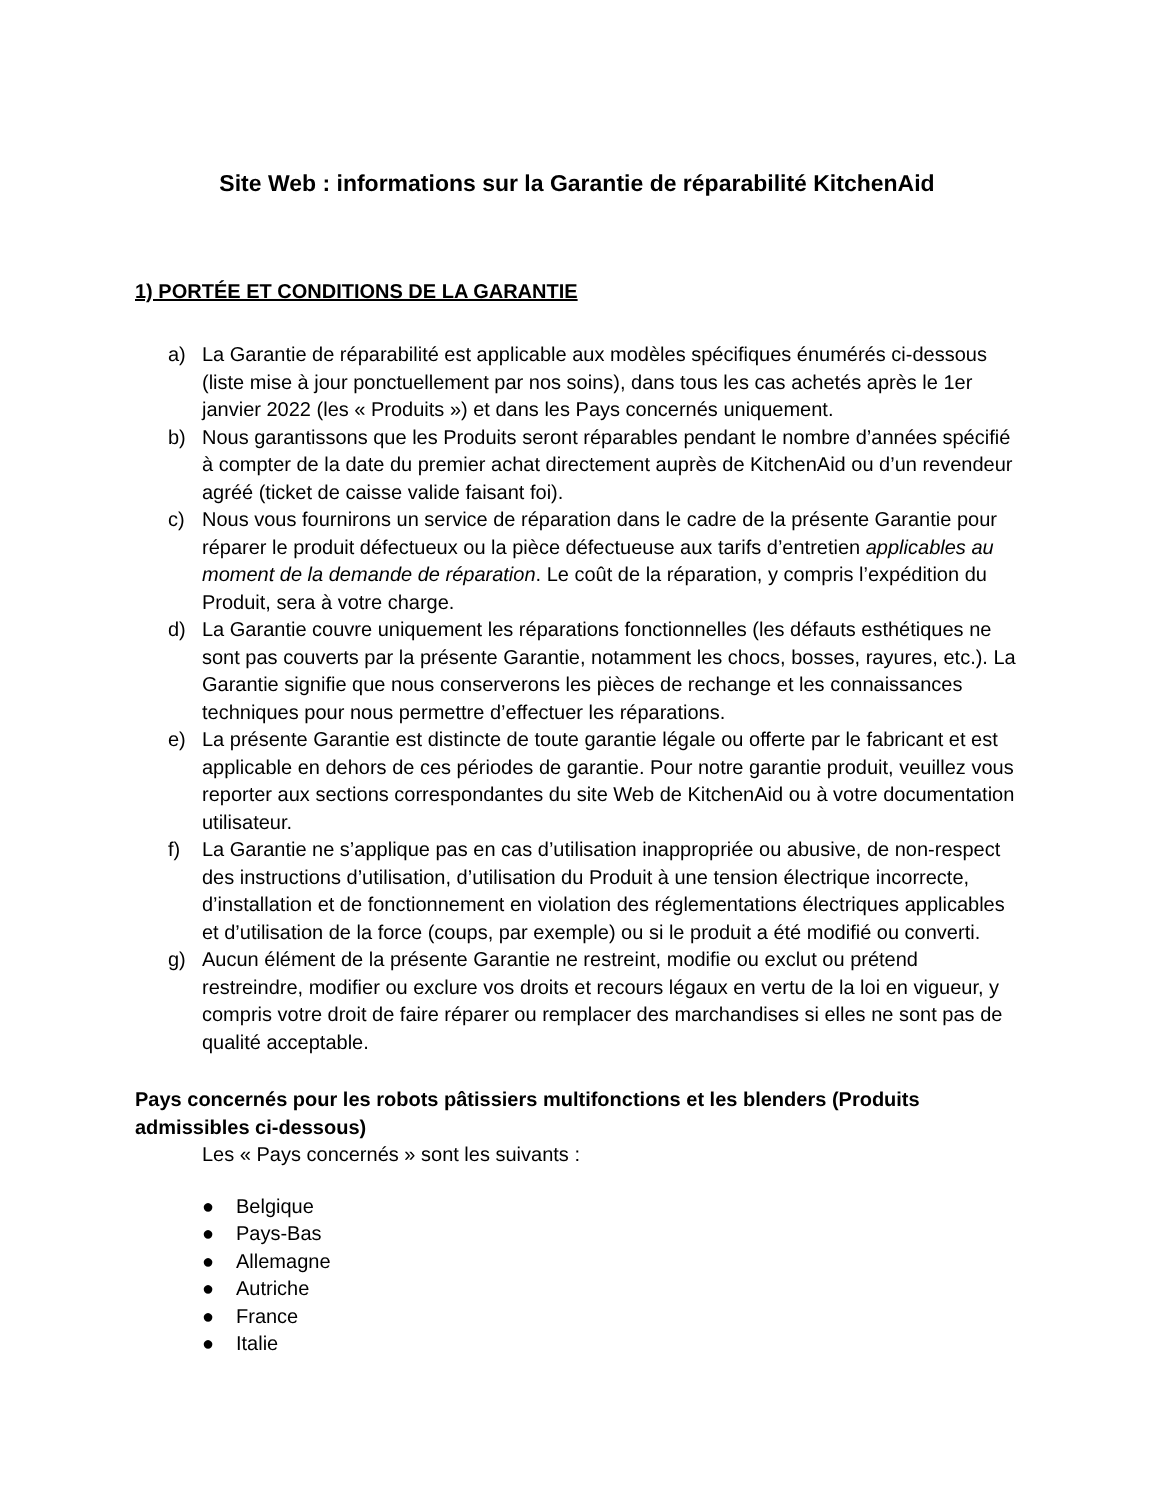Site Web : informations sur la Garantie de réparabilité KitchenAid
1) PORTÉE ET CONDITIONS DE LA GARANTIE
a) La Garantie de réparabilité est applicable aux modèles spécifiques énumérés ci-dessous (liste mise à jour ponctuellement par nos soins), dans tous les cas achetés après le 1er janvier 2022 (les « Produits ») et dans les Pays concernés uniquement.
b) Nous garantissons que les Produits seront réparables pendant le nombre d’années spécifié à compter de la date du premier achat directement auprès de KitchenAid ou d’un revendeur agréé (ticket de caisse valide faisant foi).
c) Nous vous fournirons un service de réparation dans le cadre de la présente Garantie pour réparer le produit défectueux ou la pièce défectueuse aux tarifs d’entretien applicables au moment de la demande de réparation. Le coût de la réparation, y compris l’expédition du Produit, sera à votre charge.
d) La Garantie couvre uniquement les réparations fonctionnelles (les défauts esthétiques ne sont pas couverts par la présente Garantie, notamment les chocs, bosses, rayures, etc.). La Garantie signifie que nous conserverons les pièces de rechange et les connaissances techniques pour nous permettre d’effectuer les réparations.
e) La présente Garantie est distincte de toute garantie légale ou offerte par le fabricant et est applicable en dehors de ces périodes de garantie. Pour notre garantie produit, veuillez vous reporter aux sections correspondantes du site Web de KitchenAid ou à votre documentation utilisateur.
f) La Garantie ne s’applique pas en cas d’utilisation inappropriée ou abusive, de non-respect des instructions d’utilisation, d’utilisation du Produit à une tension électrique incorrecte, d’installation et de fonctionnement en violation des réglementations électriques applicables et d’utilisation de la force (coups, par exemple) ou si le produit a été modifié ou converti.
g) Aucun élément de la présente Garantie ne restreint, modifie ou exclut ou prétend restreindre, modifier ou exclure vos droits et recours légaux en vertu de la loi en vigueur, y compris votre droit de faire réparer ou remplacer des marchandises si elles ne sont pas de qualité acceptable.
Pays concernés pour les robots pâtissiers multifonctions et les blenders (Produits admissibles ci-dessous)
Les « Pays concernés » sont les suivants :
● Belgique
● Pays-Bas
● Allemagne
● Autriche
● France
● Italie